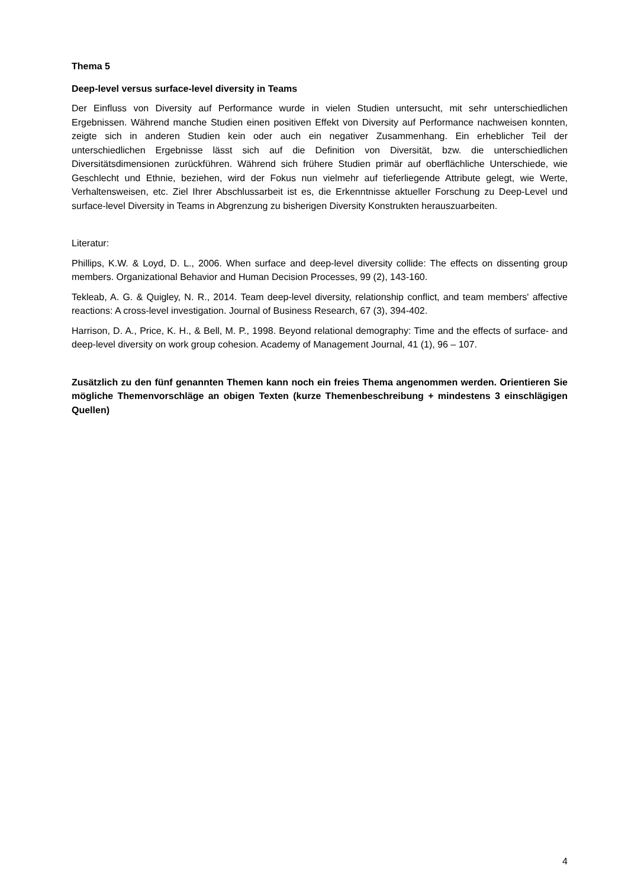Thema 5
Deep-level versus surface-level diversity in Teams
Der Einfluss von Diversity auf Performance wurde in vielen Studien untersucht, mit sehr unterschiedlichen Ergebnissen. Während manche Studien einen positiven Effekt von Diversity auf Performance nachweisen konnten, zeigte sich in anderen Studien kein oder auch ein negativer Zusammenhang. Ein erheblicher Teil der unterschiedlichen Ergebnisse lässt sich auf die Definition von Diversität, bzw. die unterschiedlichen Diversitätsdimensionen zurückführen. Während sich frühere Studien primär auf oberflächliche Unterschiede, wie Geschlecht und Ethnie, beziehen, wird der Fokus nun vielmehr auf tieferliegende Attribute gelegt, wie Werte, Verhaltensweisen, etc. Ziel Ihrer Abschlussarbeit ist es, die Erkenntnisse aktueller Forschung zu Deep-Level und surface-level Diversity in Teams in Abgrenzung zu bisherigen Diversity Konstrukten herauszuarbeiten.
Literatur:
Phillips, K.W. & Loyd, D. L., 2006. When surface and deep-level diversity collide: The effects on dissenting group members. Organizational Behavior and Human Decision Processes, 99 (2), 143-160.
Tekleab, A. G. & Quigley, N. R., 2014. Team deep-level diversity, relationship conflict, and team members' affective reactions: A cross-level investigation. Journal of Business Research, 67 (3), 394-402.
Harrison, D. A., Price, K. H., & Bell, M. P., 1998. Beyond relational demography: Time and the effects of surface- and deep-level diversity on work group cohesion. Academy of Management Journal, 41 (1), 96 – 107.
Zusätzlich zu den fünf genannten Themen kann noch ein freies Thema angenommen werden. Orientieren Sie mögliche Themenvorschläge an obigen Texten (kurze Themenbeschreibung + mindestens 3 einschlägigen Quellen)
4